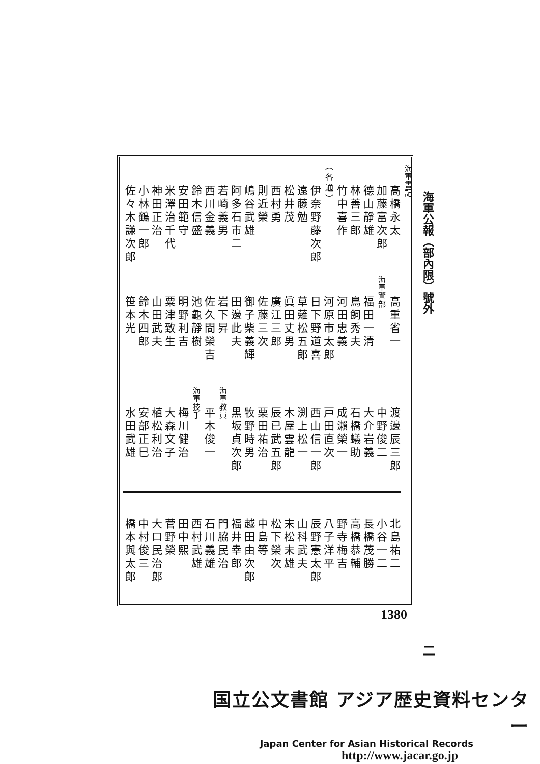海軍公報（部內限）號外 二
海軍書記
高橋永太
加藤富次郎
德山靜雄
林善三郎
竹中喜作
（各通）
伊奈野藤次郎
遠藤勉
松井茂
西村勇
則近榮
嶋谷武雄
阿多石市二
若崎義男
西川金義
鈴木信盛
安田範守
米澤治千代
神田正治
小林鶴一郎
佐々木謙次郎
高重省一
海軍警部
福田一清
鳥飼秀夫
河田忠義
河原市太郎
日下野道喜
草薙松五郎
眞田丈男
廣江三郎
佐藤三次
御子柴義輝
田邊此夫
岩下昇
佐久間榮吉
池龜靜樹
明野利吉
粟津致生
山田武夫
鈴木四郎
笹本光
渡邊辰三郎
中野俊二
大介岩義
石橋蟻助
成瀨榮一
戸田直次
西山信一郎
渕上松一
木屋雲龍
辰已武五郎
栗田祐治
牧野時男
黒坂貞次郎
海軍教員
平木俊一
海軍技手
梅川健治
大森文子
植松利治
安部正巳
水田武雄
北島祐二
小谷一二
長橋茂勝
高橋恭輔
野寺梅吉
八子洋平
辰野憲太郎
山科武夫
末松末雄
松下榮次
中島等
越田由次郎
福井幸郎
門脇民治
石川義雄
西村武雄
田中熙
菅野榮
大口民治郎
中村俊三
橋本與太郎
1380
国立公文書館 アジア歴史資料センター
Japan Center for Asian Historical Records
http://www.jacar.go.jp